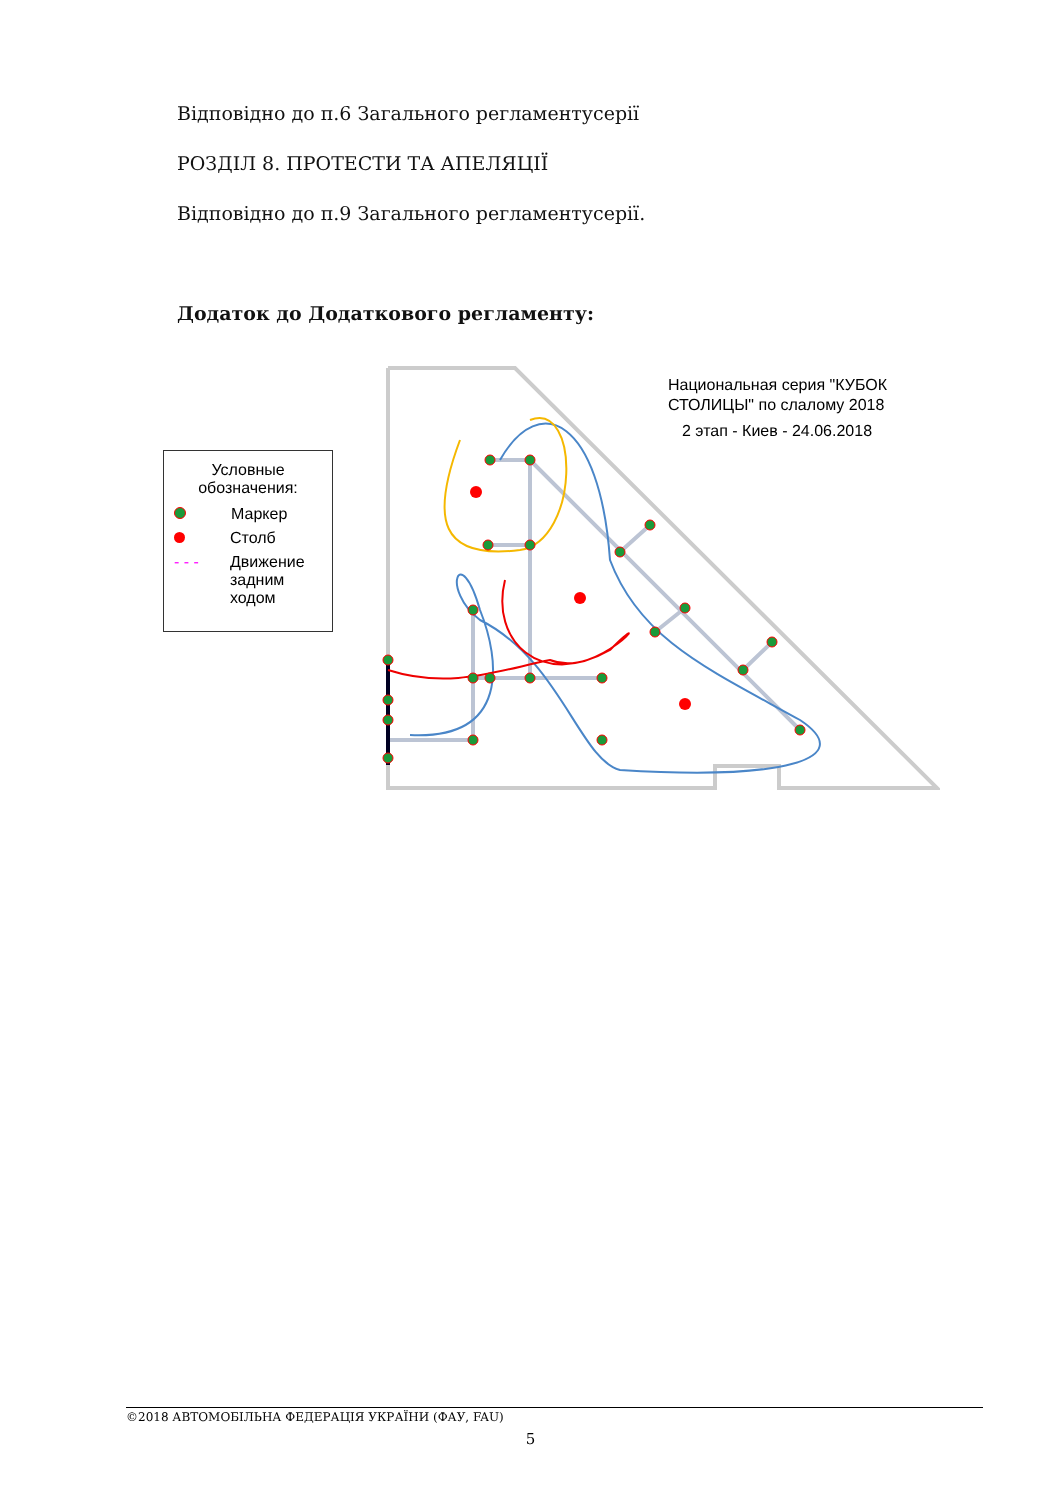Відповідно до п.6 Загального регламентусерії
РОЗДІЛ 8. ПРОТЕСТИ ТА АПЕЛЯЦІЇ
Відповідно до п.9 Загального регламентусерії.
Додаток до Додаткового регламенту:
Условные
обозначения:
Маркер
Столб
- - - Движение
задним
ходом
Национальная серия "КУБОК
СТОЛИЦЫ" по слалому 2018
2 этап - Киев - 24.06.2018
©2018 АВТОМОБІЛЬНА ФЕДЕРАЦІЯ УКРАЇНИ (ФАУ, FAU)
5